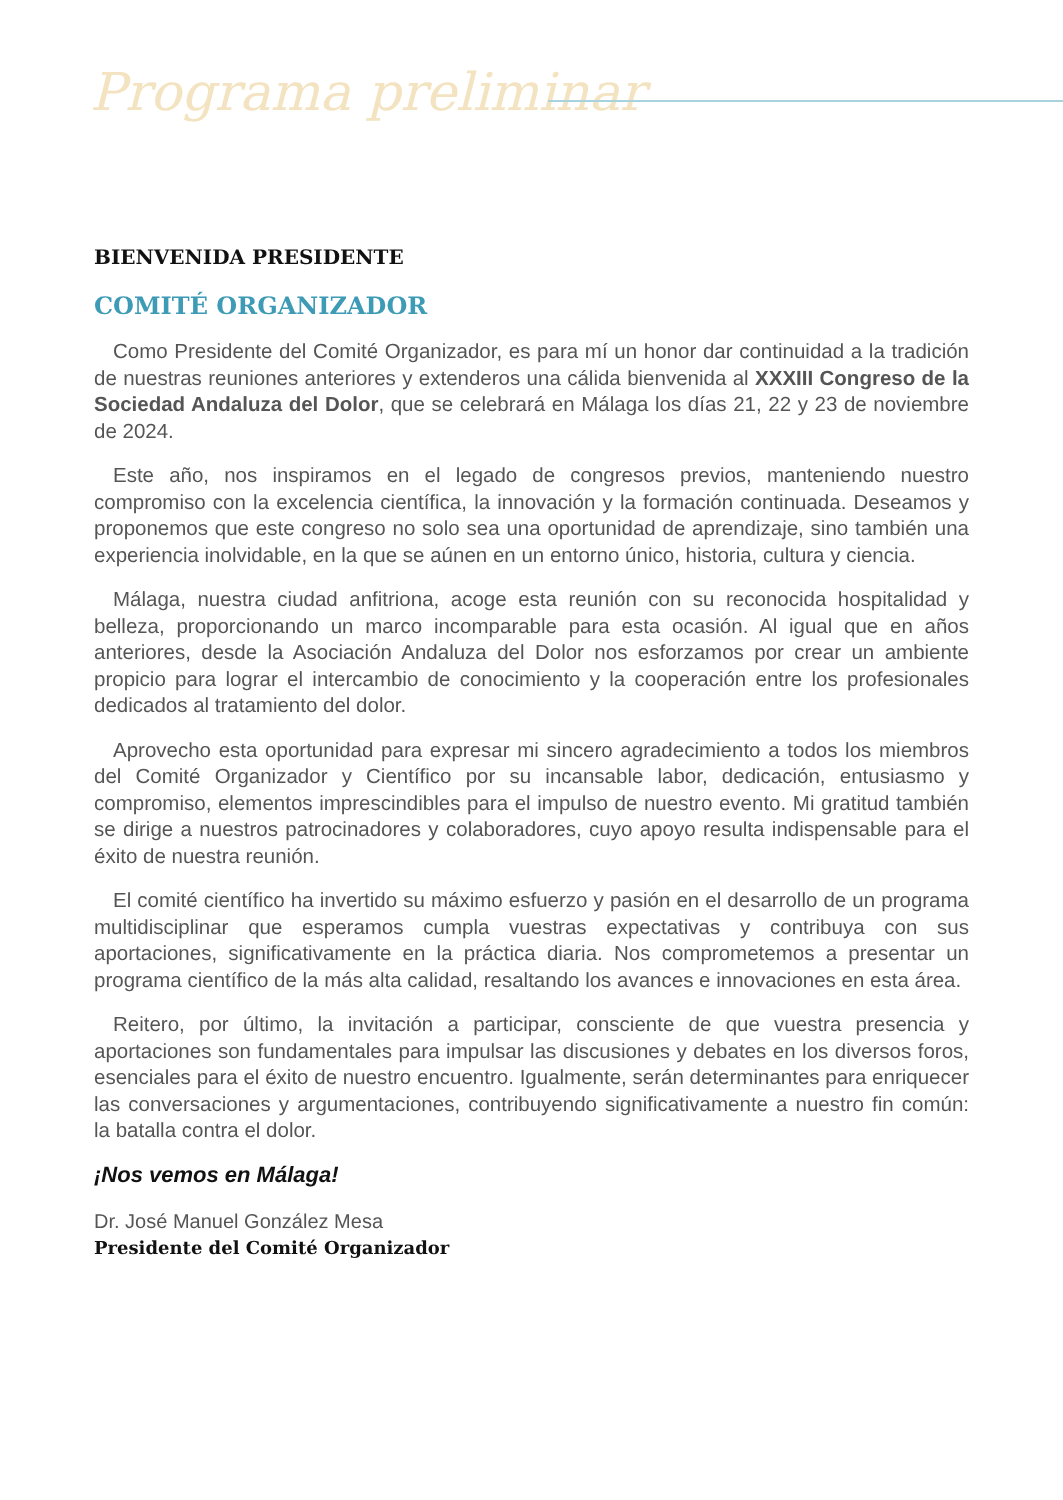Programa preliminar
BIENVENIDA PRESIDENTE
COMITÉ ORGANIZADOR
Como Presidente del Comité Organizador, es para mí un honor dar continuidad a la tradición de nuestras reuniones anteriores y extenderos una cálida bienvenida al XXXIII Congreso de la Sociedad Andaluza del Dolor, que se celebrará en Málaga los días 21, 22 y 23 de noviembre de 2024.
Este año, nos inspiramos en el legado de congresos previos, manteniendo nuestro compromiso con la excelencia científica, la innovación y la formación continuada. Deseamos y proponemos que este congreso no solo sea una oportunidad de aprendizaje, sino también una experiencia inolvidable, en la que se aúnen en un entorno único, historia, cultura y ciencia.
Málaga, nuestra ciudad anfitriona, acoge esta reunión con su reconocida hospitalidad y belleza, proporcionando un marco incomparable para esta ocasión. Al igual que en años anteriores, desde la Asociación Andaluza del Dolor nos esforzamos por crear un ambiente propicio para lograr el intercambio de conocimiento y la cooperación entre los profesionales dedicados al tratamiento del dolor.
Aprovecho esta oportunidad para expresar mi sincero agradecimiento a todos los miembros del Comité Organizador y Científico por su incansable labor, dedicación, entusiasmo y compromiso, elementos imprescindibles para el impulso de nuestro evento. Mi gratitud también se dirige a nuestros patrocinadores y colaboradores, cuyo apoyo resulta indispensable para el éxito de nuestra reunión.
El comité científico ha invertido su máximo esfuerzo y pasión en el desarrollo de un programa multidisciplinar que esperamos cumpla vuestras expectativas y contribuya con sus aportaciones, significativamente en la práctica diaria. Nos comprometemos a presentar un programa científico de la más alta calidad, resaltando los avances e innovaciones en esta área.
Reitero, por último, la invitación a participar, consciente de que vuestra presencia y aportaciones son fundamentales para impulsar las discusiones y debates en los diversos foros, esenciales para el éxito de nuestro encuentro. Igualmente, serán determinantes para enriquecer las conversaciones y argumentaciones, contribuyendo significativamente a nuestro fin común: la batalla contra el dolor.
¡Nos vemos en Málaga!
Dr. José Manuel González Mesa
Presidente del Comité Organizador